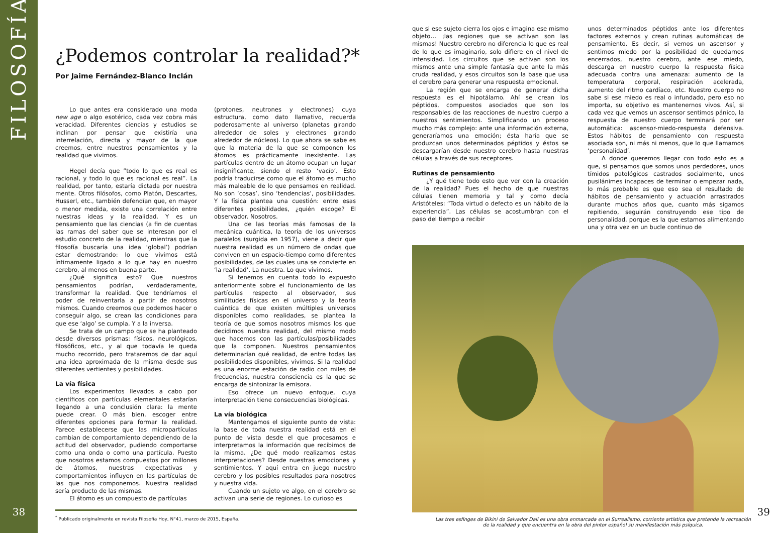FILOSOFÍA
38
¿Podemos controlar la realidad?*
Por Jaime Fernández-Blanco Inclán
Lo que antes era considerado una moda new age o algo esotérico, cada vez cobra más veracidad. Diferentes ciencias y estudios se inclinan por pensar que existiría una interrelación, directa y mayor de la que creemos, entre nuestros pensamientos y la realidad que vivimos.
Hegel decía que ”todo lo que es real es racional, y todo lo que es racional es real”. La realidad, por tanto, estaría dictada por nuestra mente. Otros filósofos, como Platón, Descartes, Husserl, etc., también defendían que, en mayor o menor medida, existe una correlación entre nuestras ideas y la realidad. Y es un pensamiento que las ciencias (a fin de cuentas las ramas del saber que se interesan por el estudio concreto de la realidad, mientras que la filosofía buscaría una idea ‘global’) podrían estar demostrando: lo que vivimos está íntimamente ligado a lo que hay en nuestro cerebro, al menos en buena parte.
¿Qué significa esto? Que nuestros pensamientos podrían, verdaderamente, transformar la realidad. Que tendríamos el poder de reinventarla a partir de nosotros mismos. Cuando creemos que podemos hacer o conseguir algo, se crean las condiciones para que ese ‘algo’ se cumpla. Y a la inversa.
Se trata de un campo que se ha planteado desde diversos prismas: físicos, neurológicos, filosóficos, etc., y al que todavía le queda mucho recorrido, pero trataremos de dar aquí una idea aproximada de la misma desde sus diferentes vertientes y posibilidades.
La vía física
Los experimentos llevados a cabo por científicos con partículas elementales estarían llegando a una conclusión clara: la mente puede crear. O más bien, escoger entre diferentes opciones para formar la realidad. Parece establecerse que las micropartículas cambian de comportamiento dependiendo de la actitud del observador, pudiendo comportarse como una onda o como una partícula. Puesto que nosotros estamos compuestos por millones de átomos, nuestras expectativas y comportamientos influyen en las partículas de las que nos componemos. Nuestra realidad sería producto de las mismas.
El átomo es un compuesto de partículas
(protones, neutrones y electrones) cuya estructura, como dato llamativo, recuerda poderosamente al universo (planetas girando alrededor de soles y electrones girando alrededor de núcleos). Lo que ahora se sabe es que la materia de la que se componen los átomos es prácticamente inexistente. Las partículas dentro de un átomo ocupan un lugar insignificante, siendo el resto ‘vacío’. Esto podría traducirse como que el átomo es mucho más maleable de lo que pensamos en realidad. No son ‘cosas’, sino ‘tendencias’, posibilidades. Y la física plantea una cuestión: entre esas diferentes posibilidades, ¿quién escoge? El observador. Nosotros.
Una de las teorías más famosas de la mecánica cuántica, la teoría de los universos paralelos (surgida en 1957), viene a decir que nuestra realidad es un número de ondas que conviven en un espacio-tiempo como diferentes posibilidades, de las cuales una se convierte en ‘la realidad’. La nuestra. Lo que vivimos.
Si tenemos en cuenta todo lo expuesto anteriormente sobre el funcionamiento de las partículas respecto al observador, sus similitudes físicas en el universo y la teoría cuántica de que existen múltiples universos disponibles como realidades, se plantea la teoría de que somos nosotros mismos los que decidimos nuestra realidad, del mismo modo que hacemos con las partículas/posibilidades que la componen. Nuestros pensamientos determinarían qué realidad, de entre todas las posibilidades disponibles, vivimos. Si la realidad es una enorme estación de radio con miles de frecuencias, nuestra consciencia es la que se encarga de sintonizar la emisora.
Eso ofrece un nuevo enfoque, cuya interpretación tiene consecuencias biológicas.
La vía biológica
Mantengamos el siguiente punto de vista: la base de toda nuestra realidad está en el punto de vista desde el que procesamos e interpretamos la información que recibimos de la misma. ¿De qué modo realizamos estas interpretaciones? Desde nuestras emociones y sentimientos. Y aquí entra en juego nuestro cerebro y los posibles resultados para nosotros y nuestra vida.
Cuando un sujeto ve algo, en el cerebro se activan una serie de regiones. Lo curioso es
<sup>*</sup> Publicado originalmente en revista Filosofía Hoy, N°41, marzo de 2015, España.
que si ese sujeto cierra los ojos e imagina ese mismo objeto… ¡las regiones que se activan son las mismas! Nuestro cerebro no diferencia lo que es real de lo que es imaginario, solo difiere en el nivel de intensidad. Los circuitos que se activan son los mismos ante una simple fantasía que ante la más cruda realidad, y esos circuitos son la base que usa el cerebro para generar una respuesta emocional.
La región que se encarga de generar dicha respuesta es el hipotálamo. Ahí se crean los péptidos, compuestos asociados que son los responsables de las reacciones de nuestro cuerpo a nuestros sentimientos. Simplificando un proceso mucho más complejo: ante una información externa, generaríamos una emoción; ésta haría que se produzcan unos determinados péptidos y éstos se descargarían desde nuestro cerebro hasta nuestras células a través de sus receptores.
Rutinas de pensamiento
¿Y qué tiene todo esto que ver con la creación de la realidad? Pues el hecho de que nuestras células tienen memoria y tal y como decía Aristóteles: “Toda virtud o defecto es un hábito de la experiencia”. Las células se acostumbran con el paso del tiempo a recibir
unos determinados péptidos ante los diferentes factores externos y crean rutinas automáticas de pensamiento. Es decir, si vemos un ascensor y sentimos miedo por la posibilidad de quedarnos encerrados, nuestro cerebro, ante ese miedo, descarga en nuestro cuerpo la respuesta física adecuada contra una amenaza: aumento de la temperatura corporal, respiración acelerada, aumento del ritmo cardíaco, etc. Nuestro cuerpo no sabe si ese miedo es real o infundado, pero eso no importa, su objetivo es mantenernos vivos. Así, si cada vez que vemos un ascensor sentimos pánico, la respuesta de nuestro cuerpo terminará por ser automática: ascensor-miedo-respuesta defensiva. Estos hábitos de pensamiento con respuesta asociada son, ni más ni menos, que lo que llamamos ‘personalidad’.
A donde queremos llegar con todo esto es a que, si pensamos que somos unos perdedores, unos tímidos patológicos castrados socialmente, unos pusilánimes incapaces de terminar o empezar nada, lo más probable es que eso sea el resultado de hábitos de pensamiento y actuación arrastrados durante muchos años que, cuanto más sigamos repitiendo, seguirán construyendo ese tipo de personalidad, porque es la que estamos alimentando una y otra vez en un bucle continuo de
Las tres esfinges de Bikini de Salvador Dalí es una obra enmarcada en el Surrealismo, corriente artística que pretende la recreación
de la realidad y que encuentra en la obra del pintor español su manifestación más psíquica.
39